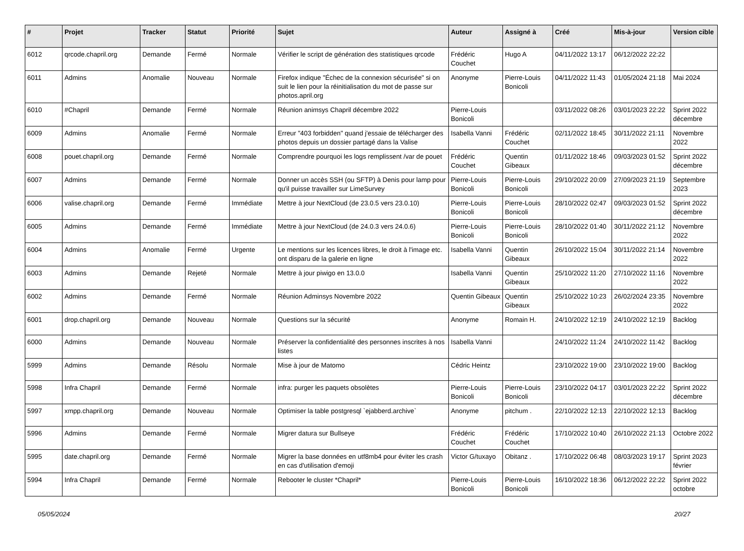| # | Projet | Tracker | Statut | Priorité | Sujet | Auteur | Assigné à | Créé | Mis-à-jour | Version cible |
| --- | --- | --- | --- | --- | --- | --- | --- | --- | --- | --- |
| 6012 | qrcode.chapril.org | Demande | Fermé | Normale | Vérifier le script de génération des statistiques qrcode | Frédéric Couchet | Hugo A | 04/11/2022 13:17 | 06/12/2022 22:22 | |
| 6011 | Admins | Anomalie | Nouveau | Normale | Firefox indique "Échec de la connexion sécurisée" si on suit le lien pour la réinitialisation du mot de passe sur photos.april.org | Anonyme | Pierre-Louis Bonicoli | 04/11/2022 11:43 | 01/05/2024 21:18 | Mai 2024 |
| 6010 | #Chapril | Demande | Fermé | Normale | Réunion animsys Chapril décembre 2022 | Pierre-Louis Bonicoli | | 03/11/2022 08:26 | 03/01/2023 22:22 | Sprint 2022 décembre |
| 6009 | Admins | Anomalie | Fermé | Normale | Erreur "403 forbidden" quand j'essaie de télécharger des photos depuis un dossier partagé dans la Valise | Isabella Vanni | Frédéric Couchet | 02/11/2022 18:45 | 30/11/2022 21:11 | Novembre 2022 |
| 6008 | pouet.chapril.org | Demande | Fermé | Normale | Comprendre pourquoi les logs remplissent /var de pouet | Frédéric Couchet | Quentin Gibeaux | 01/11/2022 18:46 | 09/03/2023 01:52 | Sprint 2022 décembre |
| 6007 | Admins | Demande | Fermé | Normale | Donner un accès SSH (ou SFTP) à Denis pour lamp pour qu'il puisse travailler sur LimeSurvey | Pierre-Louis Bonicoli | Pierre-Louis Bonicoli | 29/10/2022 20:09 | 27/09/2023 21:19 | Septembre 2023 |
| 6006 | valise.chapril.org | Demande | Fermé | Immédiate | Mettre à jour NextCloud (de 23.0.5 vers 23.0.10) | Pierre-Louis Bonicoli | Pierre-Louis Bonicoli | 28/10/2022 02:47 | 09/03/2023 01:52 | Sprint 2022 décembre |
| 6005 | Admins | Demande | Fermé | Immédiate | Mettre à jour NextCloud (de 24.0.3 vers 24.0.6) | Pierre-Louis Bonicoli | Pierre-Louis Bonicoli | 28/10/2022 01:40 | 30/11/2022 21:12 | Novembre 2022 |
| 6004 | Admins | Anomalie | Fermé | Urgente | Le mentions sur les licences libres, le droit à l'image etc. ont disparu de la galerie en ligne | Isabella Vanni | Quentin Gibeaux | 26/10/2022 15:04 | 30/11/2022 21:14 | Novembre 2022 |
| 6003 | Admins | Demande | Rejeté | Normale | Mettre à jour piwigo en 13.0.0 | Isabella Vanni | Quentin Gibeaux | 25/10/2022 11:20 | 27/10/2022 11:16 | Novembre 2022 |
| 6002 | Admins | Demande | Fermé | Normale | Réunion Adminsys Novembre 2022 | Quentin Gibeaux | Quentin Gibeaux | 25/10/2022 10:23 | 26/02/2024 23:35 | Novembre 2022 |
| 6001 | drop.chapril.org | Demande | Nouveau | Normale | Questions sur la sécurité | Anonyme | Romain H. | 24/10/2022 12:19 | 24/10/2022 12:19 | Backlog |
| 6000 | Admins | Demande | Nouveau | Normale | Préserver la confidentialité des personnes inscrites à nos listes | Isabella Vanni | | 24/10/2022 11:24 | 24/10/2022 11:42 | Backlog |
| 5999 | Admins | Demande | Résolu | Normale | Mise à jour de Matomo | Cédric Heintz | | 23/10/2022 19:00 | 23/10/2022 19:00 | Backlog |
| 5998 | Infra Chapril | Demande | Fermé | Normale | infra: purger les paquets obsolètes | Pierre-Louis Bonicoli | Pierre-Louis Bonicoli | 23/10/2022 04:17 | 03/01/2023 22:22 | Sprint 2022 décembre |
| 5997 | xmpp.chapril.org | Demande | Nouveau | Normale | Optimiser la table postgresql `ejabberd.archive` | Anonyme | pitchum . | 22/10/2022 12:13 | 22/10/2022 12:13 | Backlog |
| 5996 | Admins | Demande | Fermé | Normale | Migrer datura sur Bullseye | Frédéric Couchet | Frédéric Couchet | 17/10/2022 10:40 | 26/10/2022 21:13 | Octobre 2022 |
| 5995 | date.chapril.org | Demande | Fermé | Normale | Migrer la base données en utf8mb4 pour éviter les crash en cas d'utilisation d'emoji | Victor G/tuxayo | Obitanz . | 17/10/2022 06:48 | 08/03/2023 19:17 | Sprint 2023 février |
| 5994 | Infra Chapril | Demande | Fermé | Normale | Rebooter le cluster *Chapril* | Pierre-Louis Bonicoli | Pierre-Louis Bonicoli | 16/10/2022 18:36 | 06/12/2022 22:22 | Sprint 2022 octobre |
05/05/2024 20/27